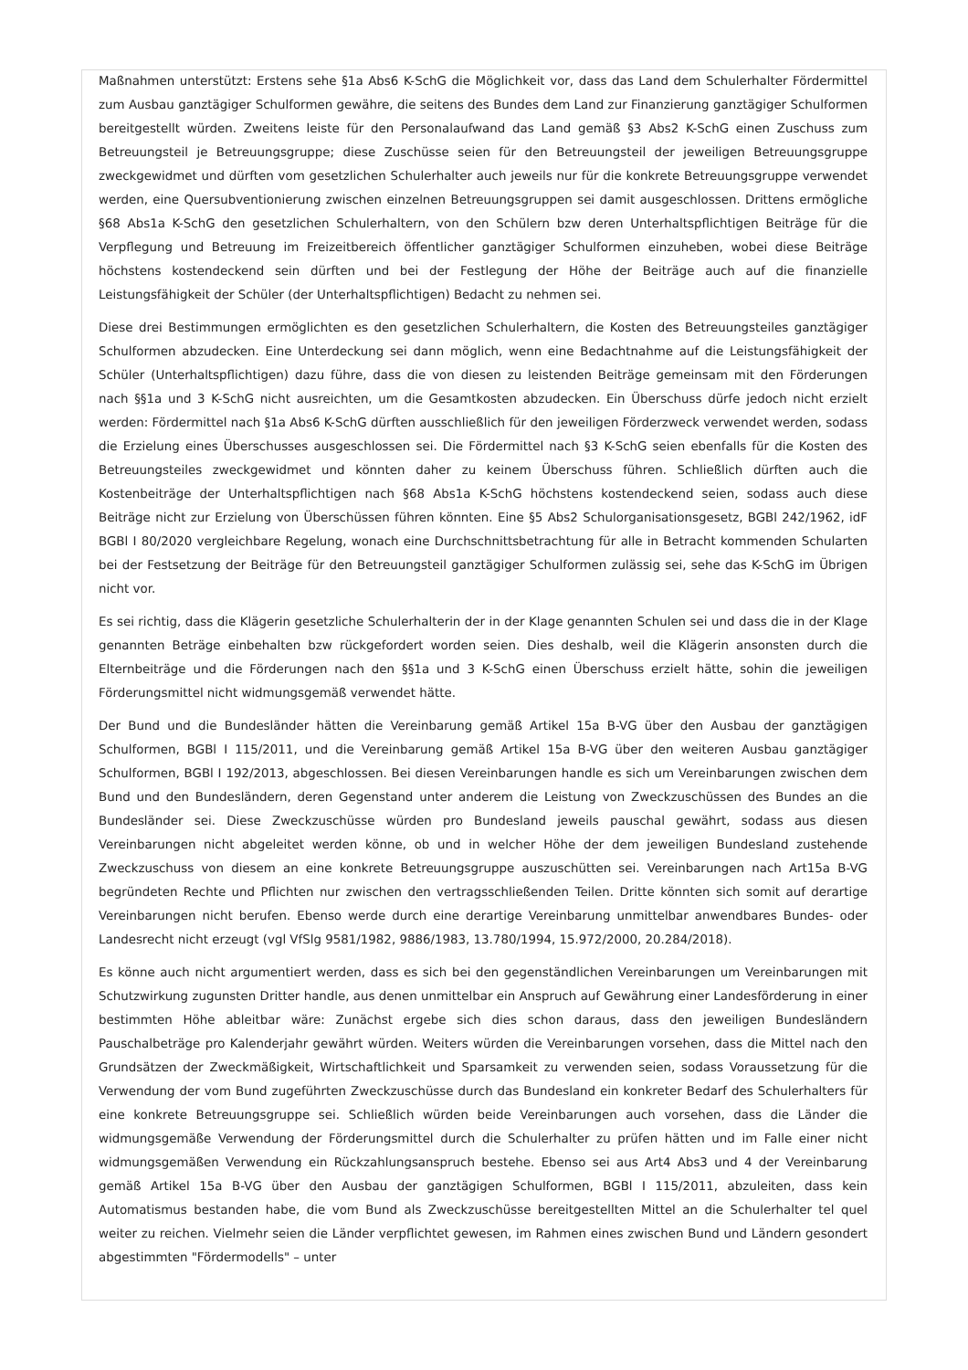Maßnahmen unterstützt: Erstens sehe §1a Abs6 K-SchG die Möglichkeit vor, dass das Land dem Schulerhalter Fördermittel zum Ausbau ganztägiger Schulformen gewähre, die seitens des Bundes dem Land zur Finanzierung ganztägiger Schulformen bereitgestellt würden. Zweitens leiste für den Personalaufwand das Land gemäß §3 Abs2 K-SchG einen Zuschuss zum Betreuungsteil je Betreuungsgruppe; diese Zuschüsse seien für den Betreuungsteil der jeweiligen Betreuungsgruppe zweckgewidmet und dürften vom gesetzlichen Schulerhalter auch jeweils nur für die konkrete Betreuungsgruppe verwendet werden, eine Quersubventionierung zwischen einzelnen Betreuungsgruppen sei damit ausgeschlossen. Drittens ermögliche §68 Abs1a K-SchG den gesetzlichen Schulerhaltern, von den Schülern bzw deren Unterhaltspflichtigen Beiträge für die Verpflegung und Betreuung im Freizeitbereich öffentlicher ganztägiger Schulformen einzuheben, wobei diese Beiträge höchstens kostendeckend sein dürften und bei der Festlegung der Höhe der Beiträge auch auf die finanzielle Leistungsfähigkeit der Schüler (der Unterhaltspflichtigen) Bedacht zu nehmen sei.
Diese drei Bestimmungen ermöglichten es den gesetzlichen Schulerhaltern, die Kosten des Betreuungsteiles ganztägiger Schulformen abzudecken. Eine Unterdeckung sei dann möglich, wenn eine Bedachtnahme auf die Leistungsfähigkeit der Schüler (Unterhaltspflichtigen) dazu führe, dass die von diesen zu leistenden Beiträge gemeinsam mit den Förderungen nach §§1a und 3 K-SchG nicht ausreichten, um die Gesamtkosten abzudecken. Ein Überschuss dürfe jedoch nicht erzielt werden: Fördermittel nach §1a Abs6 K-SchG dürften ausschließlich für den jeweiligen Förderzweck verwendet werden, sodass die Erzielung eines Überschusses ausgeschlossen sei. Die Fördermittel nach §3 K-SchG seien ebenfalls für die Kosten des Betreuungsteiles zweckgewidmet und könnten daher zu keinem Überschuss führen. Schließlich dürften auch die Kostenbeiträge der Unterhaltspflichtigen nach §68 Abs1a K-SchG höchstens kostendeckend seien, sodass auch diese Beiträge nicht zur Erzielung von Überschüssen führen könnten. Eine §5 Abs2 Schulorganisationsgesetz, BGBl 242/1962, idF BGBl I 80/2020 vergleichbare Regelung, wonach eine Durchschnittsbetrachtung für alle in Betracht kommenden Schularten bei der Festsetzung der Beiträge für den Betreuungsteil ganztägiger Schulformen zulässig sei, sehe das K-SchG im Übrigen nicht vor.
Es sei richtig, dass die Klägerin gesetzliche Schulerhalterin der in der Klage genannten Schulen sei und dass die in der Klage genannten Beträge einbehalten bzw rückgefordert worden seien. Dies deshalb, weil die Klägerin ansonsten durch die Elternbeiträge und die Förderungen nach den §§1a und 3 K-SchG einen Überschuss erzielt hätte, sohin die jeweiligen Förderungsmittel nicht widmungsgemäß verwendet hätte.
Der Bund und die Bundesländer hätten die Vereinbarung gemäß Artikel 15a B-VG über den Ausbau der ganztägigen Schulformen, BGBl I 115/2011, und die Vereinbarung gemäß Artikel 15a B-VG über den weiteren Ausbau ganztägiger Schulformen, BGBl I 192/2013, abgeschlossen. Bei diesen Vereinbarungen handle es sich um Vereinbarungen zwischen dem Bund und den Bundesländern, deren Gegenstand unter anderem die Leistung von Zweckzuschüssen des Bundes an die Bundesländer sei. Diese Zweckzuschüsse würden pro Bundesland jeweils pauschal gewährt, sodass aus diesen Vereinbarungen nicht abgeleitet werden könne, ob und in welcher Höhe der dem jeweiligen Bundesland zustehende Zweckzuschuss von diesem an eine konkrete Betreuungsgruppe auszuschütten sei. Vereinbarungen nach Art15a B-VG begründeten Rechte und Pflichten nur zwischen den vertragsschließenden Teilen. Dritte könnten sich somit auf derartige Vereinbarungen nicht berufen. Ebenso werde durch eine derartige Vereinbarung unmittelbar anwendbares Bundes- oder Landesrecht nicht erzeugt (vgl VfSlg 9581/1982, 9886/1983, 13.780/1994, 15.972/2000, 20.284/2018).
Es könne auch nicht argumentiert werden, dass es sich bei den gegenständlichen Vereinbarungen um Vereinbarungen mit Schutzwirkung zugunsten Dritter handle, aus denen unmittelbar ein Anspruch auf Gewährung einer Landesförderung in einer bestimmten Höhe ableitbar wäre: Zunächst ergebe sich dies schon daraus, dass den jeweiligen Bundesländern Pauschalbeträge pro Kalenderjahr gewährt würden. Weiters würden die Vereinbarungen vorsehen, dass die Mittel nach den Grundsätzen der Zweckmäßigkeit, Wirtschaftlichkeit und Sparsamkeit zu verwenden seien, sodass Voraussetzung für die Verwendung der vom Bund zugeführten Zweckzuschüsse durch das Bundesland ein konkreter Bedarf des Schulerhalters für eine konkrete Betreuungsgruppe sei. Schließlich würden beide Vereinbarungen auch vorsehen, dass die Länder die widmungsgemäße Verwendung der Förderungsmittel durch die Schulerhalter zu prüfen hätten und im Falle einer nicht widmungsgemäßen Verwendung ein Rückzahlungsanspruch bestehe. Ebenso sei aus Art4 Abs3 und 4 der Vereinbarung gemäß Artikel 15a B-VG über den Ausbau der ganztägigen Schulformen, BGBl I 115/2011, abzuleiten, dass kein Automatismus bestanden habe, die vom Bund als Zweckzuschüsse bereitgestellten Mittel an die Schulerhalter tel quel weiter zu reichen. Vielmehr seien die Länder verpflichtet gewesen, im Rahmen eines zwischen Bund und Ländern gesondert abgestimmten "Fördermodells" – unter